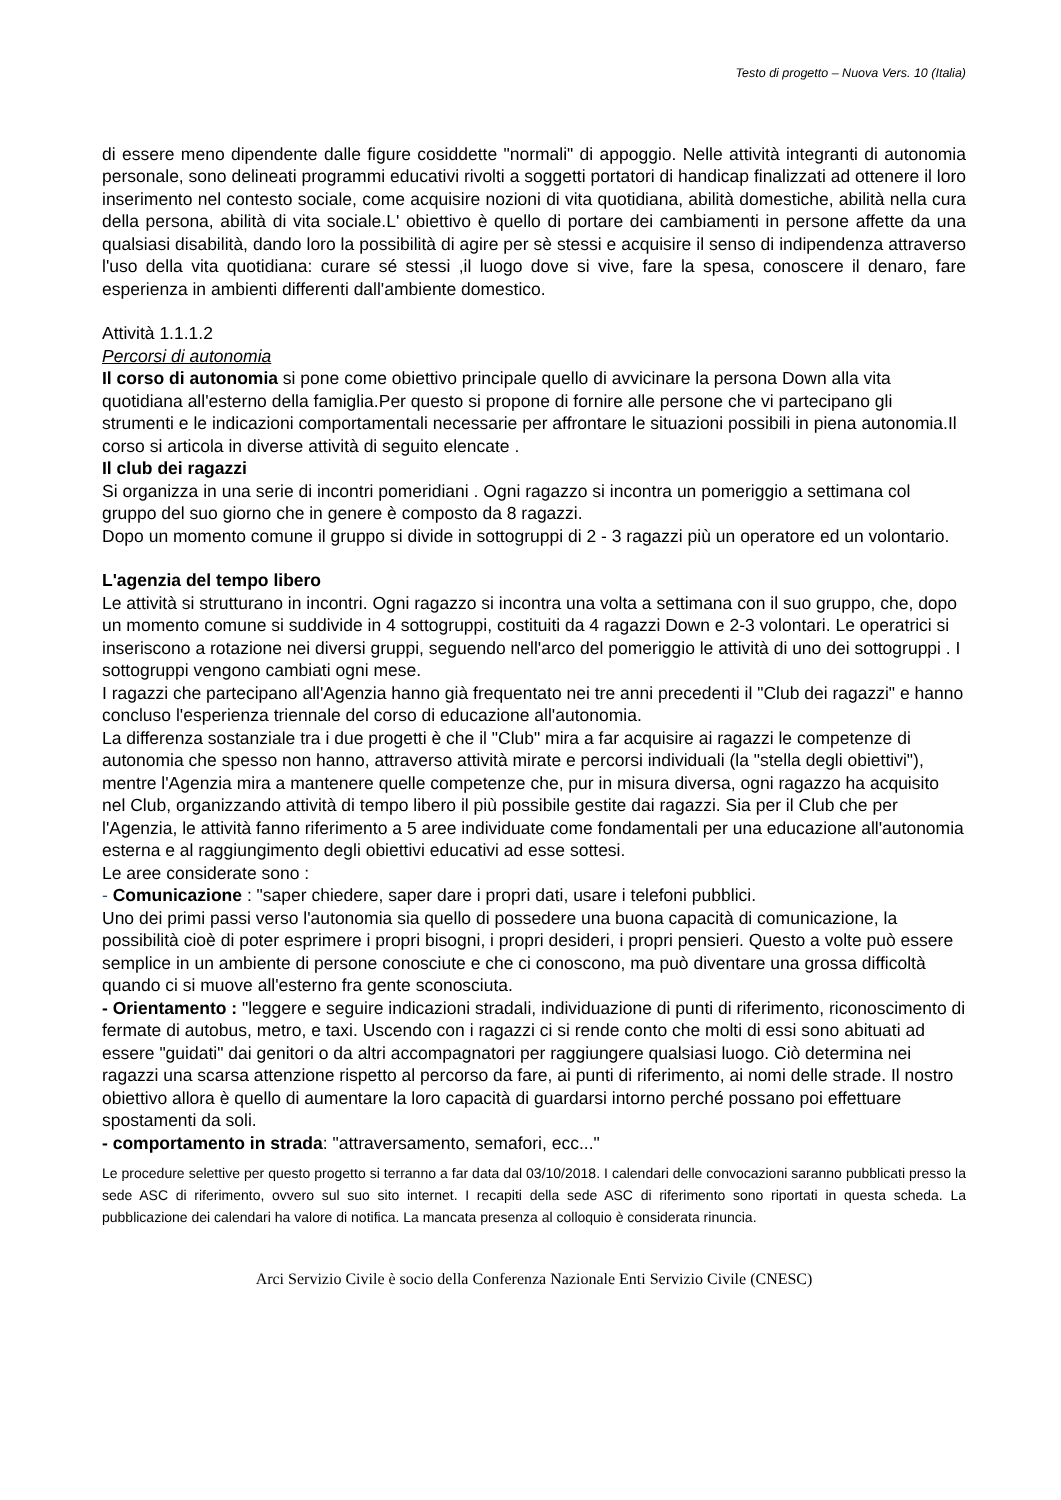Testo di progetto – Nuova Vers. 10 (Italia)
di essere meno dipendente dalle figure cosiddette "normali" di appoggio. Nelle attività integranti di autonomia personale, sono delineati programmi educativi rivolti a soggetti portatori di handicap finalizzati ad ottenere il loro inserimento nel contesto sociale, come acquisire nozioni di vita quotidiana, abilità domestiche, abilità nella cura della persona, abilità di vita sociale.L' obiettivo è quello di portare dei cambiamenti in persone affette da una qualsiasi disabilità, dando loro la possibilità di agire per sè stessi e acquisire il senso di indipendenza attraverso l'uso della vita quotidiana: curare sé stessi ,il luogo dove si vive, fare la spesa, conoscere il denaro, fare esperienza in ambienti differenti dall'ambiente domestico.
Attività 1.1.1.2
Percorsi di autonomia
Il corso di autonomia si pone come obiettivo principale quello di avvicinare la persona Down alla vita quotidiana all'esterno della famiglia.Per questo si propone di fornire alle persone che vi partecipano gli strumenti e le indicazioni comportamentali necessarie per affrontare le situazioni possibili in piena autonomia.Il corso si articola in diverse attività di seguito elencate .
Il club dei ragazzi
Si organizza in una serie di incontri pomeridiani . Ogni ragazzo si incontra un pomeriggio a settimana col gruppo del suo giorno che in genere è composto da 8 ragazzi.
Dopo un momento comune il gruppo si divide in sottogruppi di 2 - 3 ragazzi più un operatore ed un volontario.
L'agenzia del tempo libero
Le attività si strutturano in incontri. Ogni ragazzo si incontra una volta a settimana con il suo gruppo, che, dopo un momento comune si suddivide in 4 sottogruppi, costituiti da 4 ragazzi Down e 2-3 volontari. Le operatrici si inseriscono a rotazione nei diversi gruppi, seguendo nell'arco del pomeriggio le attività di uno dei sottogruppi . I sottogruppi vengono cambiati ogni mese.
I ragazzi che partecipano all'Agenzia hanno già frequentato nei tre anni precedenti il "Club dei ragazzi" e hanno concluso l'esperienza triennale del corso di educazione all'autonomia.
La differenza sostanziale tra i due progetti è che il "Club" mira a far acquisire ai ragazzi le competenze di autonomia che spesso non hanno, attraverso attività mirate e percorsi individuali (la "stella degli obiettivi"), mentre l'Agenzia mira a mantenere quelle competenze che, pur in misura diversa, ogni ragazzo ha acquisito nel Club, organizzando attività di tempo libero il più possibile gestite dai ragazzi. Sia per il Club che per l'Agenzia, le attività fanno riferimento a 5 aree individuate come fondamentali per una educazione all'autonomia esterna e al raggiungimento degli obiettivi educativi ad esse sottesi.
Le aree considerate sono :
- Comunicazione : "saper chiedere, saper dare i propri dati, usare i telefoni pubblici.
Uno dei primi passi verso l'autonomia sia quello di possedere una buona capacità di comunicazione, la possibilità cioè di poter esprimere i propri bisogni, i propri desideri, i propri pensieri. Questo a volte può essere semplice in un ambiente di persone conosciute e che ci conoscono, ma può diventare una grossa difficoltà quando ci si muove all'esterno fra gente sconosciuta.
- Orientamento : "leggere e seguire indicazioni stradali, individuazione di punti di riferimento, riconoscimento di fermate di autobus, metro, e taxi. Uscendo con i ragazzi ci si rende conto che molti di essi sono abituati ad essere "guidati" dai genitori o da altri accompagnatori per raggiungere qualsiasi luogo. Ciò determina nei ragazzi una scarsa attenzione rispetto al percorso da fare, ai punti di riferimento, ai nomi delle strade. Il nostro obiettivo allora è quello di aumentare la loro capacità di guardarsi intorno perché possano poi effettuare spostamenti da soli.
- comportamento in strada: "attraversamento, semafori, ecc..."
Le procedure selettive per questo progetto si terranno a far data dal 03/10/2018. I calendari delle convocazioni saranno pubblicati presso la sede ASC di riferimento, ovvero sul suo sito internet. I recapiti della sede ASC di riferimento sono riportati in questa scheda. La pubblicazione dei calendari ha valore di notifica. La mancata presenza al colloquio è considerata rinuncia.
Arci Servizio Civile è socio della Conferenza Nazionale Enti Servizio Civile (CNESC)